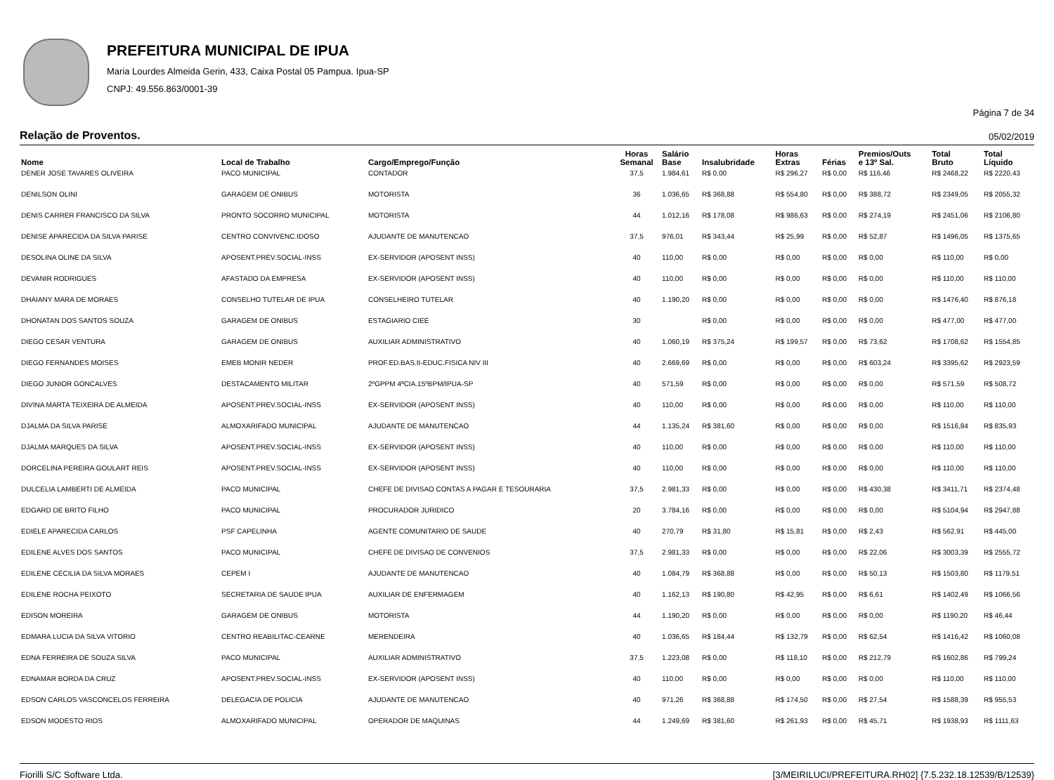PREFEITURA MUNICIPAL DE IPUA
Maria Lourdes Almeida Gerin, 433, Caixa Postal 05 Pampua. Ipua-SP
CNPJ: 49.556.863/0001-39
Página 7 de 34
Relação de Proventos. 05/02/2019
| Nome | Local de Trabalho | Cargo/Emprego/Função | Horas Semanal | Salário Base | Insalubridade | Horas Extras | Férias | Premios/Outs e 13º Sal. | Total Bruto | Total Líquido |
| --- | --- | --- | --- | --- | --- | --- | --- | --- | --- | --- |
| DENER JOSE TAVARES OLIVEIRA | PACO MUNICIPAL | CONTADOR | 37,5 | 1.984,61 | R$ 0,00 | R$ 296,27 | R$ 0,00 | R$ 116,46 | R$ 2468,22 | R$ 2220,43 |
| DENILSON OLINI | GARAGEM DE ONIBUS | MOTORISTA | 36 | 1.036,65 | R$ 368,88 | R$ 554,80 | R$ 0,00 | R$ 388,72 | R$ 2349,05 | R$ 2055,32 |
| DENIS CARRER FRANCISCO DA SILVA | PRONTO SOCORRO MUNICIPAL | MOTORISTA | 44 | 1.012,16 | R$ 178,08 | R$ 986,63 | R$ 0,00 | R$ 274,19 | R$ 2451,06 | R$ 2106,80 |
| DENISE APARECIDA DA SILVA PARISE | CENTRO CONVIVENC.IDOSO | AJUDANTE DE MANUTENCAO | 37,5 | 976,01 | R$ 343,44 | R$ 25,99 | R$ 0,00 | R$ 52,87 | R$ 1496,05 | R$ 1375,65 |
| DESOLINA OLINE DA SILVA | APOSENT.PREV.SOCIAL-INSS | EX-SERVIDOR (APOSENT INSS) | 40 | 110,00 | R$ 0,00 | R$ 0,00 | R$ 0,00 | R$ 0,00 | R$ 110,00 | R$ 0,00 |
| DEVANIR RODRIGUES | AFASTADO DA EMPRESA | EX-SERVIDOR (APOSENT INSS) | 40 | 110,00 | R$ 0,00 | R$ 0,00 | R$ 0,00 | R$ 0,00 | R$ 110,00 | R$ 110,00 |
| DHAIANY MARA DE MORAES | CONSELHO TUTELAR DE IPUA | CONSELHEIRO TUTELAR | 40 | 1.190,20 | R$ 0,00 | R$ 0,00 | R$ 0,00 | R$ 0,00 | R$ 1476,40 | R$ 876,18 |
| DHONATAN DOS SANTOS SOUZA | GARAGEM DE ONIBUS | ESTAGIARIO CIEE | 30 | | R$ 0,00 | R$ 0,00 | R$ 0,00 | R$ 0,00 | R$ 477,00 | R$ 477,00 |
| DIEGO CESAR VENTURA | GARAGEM DE ONIBUS | AUXILIAR ADMINISTRATIVO | 40 | 1.060,19 | R$ 375,24 | R$ 199,57 | R$ 0,00 | R$ 73,62 | R$ 1708,62 | R$ 1554,85 |
| DIEGO FERNANDES MOISES | EMEB MONIR NEDER | PROF.ED.BAS.II-EDUC.FISICA NIV III | 40 | 2.669,69 | R$ 0,00 | R$ 0,00 | R$ 0,00 | R$ 603,24 | R$ 3395,62 | R$ 2923,59 |
| DIEGO JUNIOR GONCALVES | DESTACAMENTO MILITAR | 2ºGPPM 4ªCIA.15ºBPM/IPUA-SP | 40 | 571,59 | R$ 0,00 | R$ 0,00 | R$ 0,00 | R$ 0,00 | R$ 571,59 | R$ 508,72 |
| DIVINA MARTA TEIXEIRA DE ALMEIDA | APOSENT.PREV.SOCIAL-INSS | EX-SERVIDOR (APOSENT INSS) | 40 | 110,00 | R$ 0,00 | R$ 0,00 | R$ 0,00 | R$ 0,00 | R$ 110,00 | R$ 110,00 |
| DJALMA DA SILVA PARISE | ALMOXARIFADO MUNICIPAL | AJUDANTE DE MANUTENCAO | 44 | 1.135,24 | R$ 381,60 | R$ 0,00 | R$ 0,00 | R$ 0,00 | R$ 1516,84 | R$ 835,93 |
| DJALMA MARQUES DA SILVA | APOSENT.PREV.SOCIAL-INSS | EX-SERVIDOR (APOSENT INSS) | 40 | 110,00 | R$ 0,00 | R$ 0,00 | R$ 0,00 | R$ 0,00 | R$ 110,00 | R$ 110,00 |
| DORCELINA PEREIRA GOULART REIS | APOSENT.PREV.SOCIAL-INSS | EX-SERVIDOR (APOSENT INSS) | 40 | 110,00 | R$ 0,00 | R$ 0,00 | R$ 0,00 | R$ 0,00 | R$ 110,00 | R$ 110,00 |
| DULCELIA LAMBERTI DE ALMEIDA | PACO MUNICIPAL | CHEFE DE DIVISAO CONTAS A PAGAR E TESOURARIA | 37,5 | 2.981,33 | R$ 0,00 | R$ 0,00 | R$ 0,00 | R$ 430,38 | R$ 3411,71 | R$ 2374,48 |
| EDGARD DE BRITO FILHO | PACO MUNICIPAL | PROCURADOR JURIDICO | 20 | 3.784,16 | R$ 0,00 | R$ 0,00 | R$ 0,00 | R$ 0,00 | R$ 5104,94 | R$ 2947,88 |
| EDIELE APARECIDA CARLOS | PSF CAPELINHA | AGENTE COMUNITARIO DE SAUDE | 40 | 270,79 | R$ 31,80 | R$ 15,81 | R$ 0,00 | R$ 2,43 | R$ 562,91 | R$ 445,00 |
| EDILENE ALVES DOS SANTOS | PACO MUNICIPAL | CHEFE DE DIVISAO DE CONVENIOS | 37,5 | 2.981,33 | R$ 0,00 | R$ 0,00 | R$ 0,00 | R$ 22,06 | R$ 3003,39 | R$ 2555,72 |
| EDILENE CECILIA DA SILVA MORAES | CEPEM I | AJUDANTE DE MANUTENCAO | 40 | 1.084,79 | R$ 368,88 | R$ 0,00 | R$ 0,00 | R$ 50,13 | R$ 1503,80 | R$ 1179,51 |
| EDILENE ROCHA PEIXOTO | SECRETARIA DE SAUDE IPUA | AUXILIAR DE ENFERMAGEM | 40 | 1.162,13 | R$ 190,80 | R$ 42,95 | R$ 0,00 | R$ 6,61 | R$ 1402,49 | R$ 1066,56 |
| EDISON MOREIRA | GARAGEM DE ONIBUS | MOTORISTA | 44 | 1.190,20 | R$ 0,00 | R$ 0,00 | R$ 0,00 | R$ 0,00 | R$ 1190,20 | R$ 46,44 |
| EDMARA LUCIA DA SILVA VITORIO | CENTRO REABILITAC-CEARNE | MERENDEIRA | 40 | 1.036,65 | R$ 184,44 | R$ 132,79 | R$ 0,00 | R$ 62,54 | R$ 1416,42 | R$ 1060,08 |
| EDNA FERREIRA DE SOUZA SILVA | PACO MUNICIPAL | AUXILIAR ADMINISTRATIVO | 37,5 | 1.223,08 | R$ 0,00 | R$ 118,10 | R$ 0,00 | R$ 212,79 | R$ 1602,86 | R$ 799,24 |
| EDNAMAR BORDA DA CRUZ | APOSENT.PREV.SOCIAL-INSS | EX-SERVIDOR (APOSENT INSS) | 40 | 110,00 | R$ 0,00 | R$ 0,00 | R$ 0,00 | R$ 0,00 | R$ 110,00 | R$ 110,00 |
| EDSON CARLOS VASCONCELOS FERREIRA | DELEGACIA DE POLICIA | AJUDANTE DE MANUTENCAO | 40 | 971,26 | R$ 368,88 | R$ 174,50 | R$ 0,00 | R$ 27,54 | R$ 1588,39 | R$ 955,53 |
| EDSON MODESTO RIOS | ALMOXARIFADO MUNICIPAL | OPERADOR DE MAQUINAS | 44 | 1.249,69 | R$ 381,60 | R$ 261,93 | R$ 0,00 | R$ 45,71 | R$ 1938,93 | R$ 1111,63 |
Fiorilli S/C Software Ltda. [3/MEIRILUCI/PREFEITURA.RH02] {7.5.232.18.12539/B/12539}